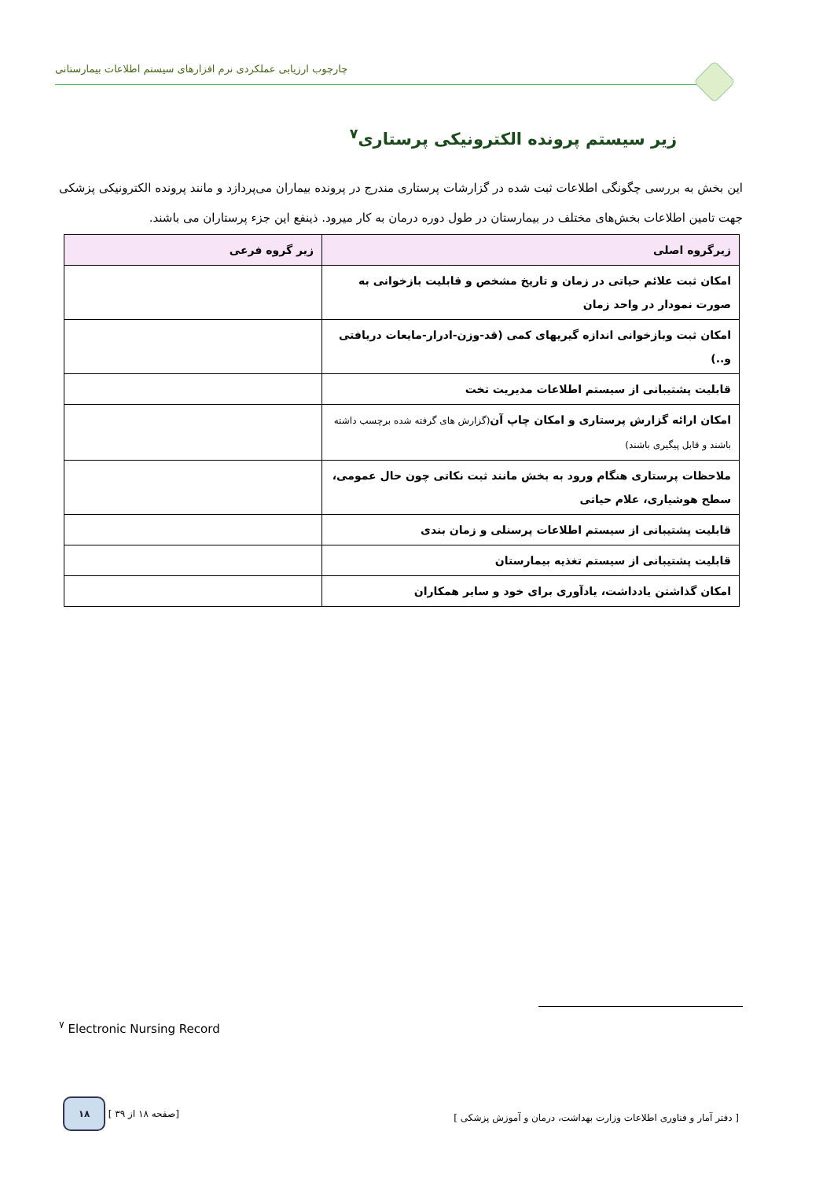چارچوب ارزیابی عملکردی نرم افزارهای سیستم اطلاعات بیمارستانی
زیر سیستم پرونده الکترونیکی پرستاری<sup>۷</sup>
این بخش به بررسی چگونگی اطلاعات ثبت شده در گزارشات پرستاری مندرج در پرونده بیماران می‌پردازد و مانند پرونده الکترونیکی پزشکی جهت تامین اطلاعات بخش‌های مختلف در بیمارستان در طول دوره درمان به کار میرود. ذینفع این جزء پرستاران می باشند.
| زیرگروه اصلی | زیر گروه فرعی |
| --- | --- |
| امکان ثبت علائم حیاتی در زمان و تاریخ مشخص و قابلیت بازخوانی به صورت نمودار در واحد زمان | |
| امکان ثبت وبازخوانی اندازه گیریهای کمی (قد-وزن-ادرار-مایعات دریافتی و..) | |
| قابلیت پشتیبانی از سیستم اطلاعات مدیریت تخت | |
| امکان ارائه گزارش پرستاری و امکان چاپ آن (گزارش های گرفته شده برچسب داشته باشند و قابل پیگیری باشند) | |
| ملاحظات پرستاری هنگام ورود به بخش مانند ثبت نکاتی چون حال عمومی، سطح هوشیاری، علام حیاتی | |
| قابلیت پشتیبانی از سیستم اطلاعات پرسنلی و زمان بندی | |
| قابلیت پشتیبانی از سیستم تغذیه بیمارستان | |
| امکان گذاشتن یادداشت، یادآوری برای خود و سایر همکاران | |
<sup>۷</sup> Electronic Nursing Record
۱۸ [ صفحه ۱۸ از ۳۹] [ دفتر آمار و فناوری اطلاعات وزارت بهداشت، درمان و آموزش پزشکی ]